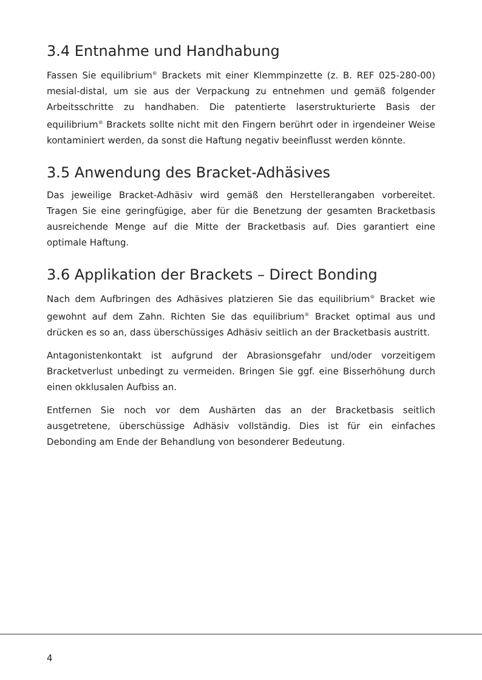3.4 Entnahme und Handhabung
Fassen Sie equilibrium<sup>®</sup> Brackets mit einer Klemmpinzette (z. B. REF 025-280-00) mesial-distal, um sie aus der Verpackung zu entnehmen und gemäß folgender Arbeitsschritte zu handhaben. Die patentierte laserstrukturierte Basis der equilibrium<sup>®</sup> Brackets sollte nicht mit den Fingern berührt oder in irgendeiner Weise kontaminiert werden, da sonst die Haftung negativ beeinflusst werden könnte.
3.5 Anwendung des Bracket-Adhäsives
Das jeweilige Bracket-Adhäsiv wird gemäß den Herstellerangaben vorbereitet. Tragen Sie eine geringfügige, aber für die Benetzung der gesamten Bracketbasis ausreichende Menge auf die Mitte der Bracketbasis auf. Dies garantiert eine optimale Haftung.
3.6 Applikation der Brackets – Direct Bonding
Nach dem Aufbringen des Adhäsives platzieren Sie das equilibrium<sup>®</sup> Bracket wie gewohnt auf dem Zahn. Richten Sie das equilibrium<sup>®</sup> Bracket optimal aus und drücken es so an, dass überschüssiges Adhäsiv seitlich an der Bracketbasis austritt.
Antagonistenkontakt ist aufgrund der Abrasionsgefahr und/oder vorzeitigem Bracketverlust unbedingt zu vermeiden. Bringen Sie ggf. eine Bisserhöhung durch einen okklusalen Aufbiss an.
Entfernen Sie noch vor dem Aushärten das an der Bracketbasis seitlich ausgetretene, überschüssige Adhäsiv vollständig. Dies ist für ein einfaches Debonding am Ende der Behandlung von besonderer Bedeutung.
4